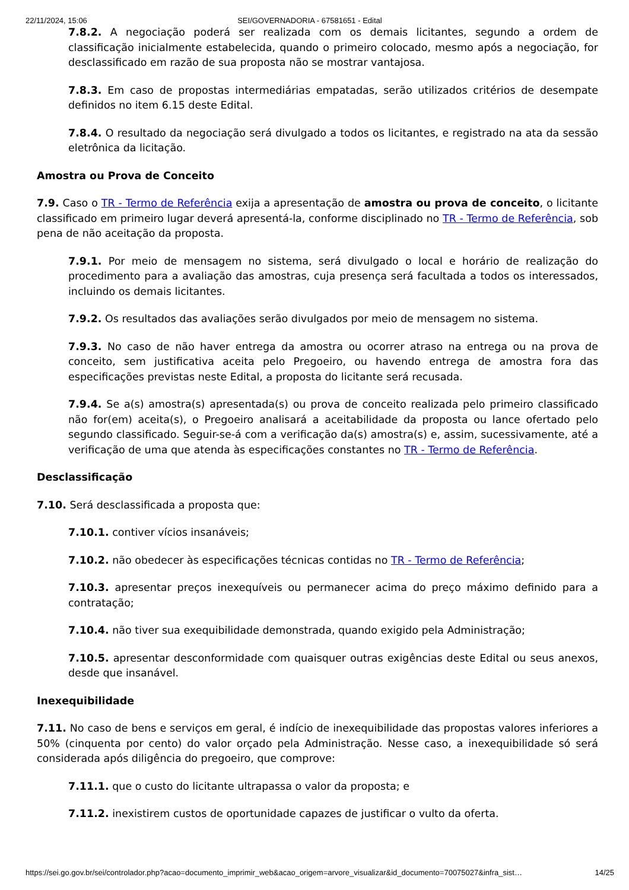22/11/2024, 15:06 SEI/GOVERNADORIA - 67581651 - Edital
7.8.2. A negociação poderá ser realizada com os demais licitantes, segundo a ordem de classificação inicialmente estabelecida, quando o primeiro colocado, mesmo após a negociação, for desclassificado em razão de sua proposta não se mostrar vantajosa.
7.8.3. Em caso de propostas intermediárias empatadas, serão utilizados critérios de desempate definidos no item 6.15 deste Edital.
7.8.4. O resultado da negociação será divulgado a todos os licitantes, e registrado na ata da sessão eletrônica da licitação.
Amostra ou Prova de Conceito
7.9. Caso o TR - Termo de Referência exija a apresentação de amostra ou prova de conceito, o licitante classificado em primeiro lugar deverá apresentá-la, conforme disciplinado no TR - Termo de Referência, sob pena de não aceitação da proposta.
7.9.1. Por meio de mensagem no sistema, será divulgado o local e horário de realização do procedimento para a avaliação das amostras, cuja presença será facultada a todos os interessados, incluindo os demais licitantes.
7.9.2. Os resultados das avaliações serão divulgados por meio de mensagem no sistema.
7.9.3. No caso de não haver entrega da amostra ou ocorrer atraso na entrega ou na prova de conceito, sem justificativa aceita pelo Pregoeiro, ou havendo entrega de amostra fora das especificações previstas neste Edital, a proposta do licitante será recusada.
7.9.4. Se a(s) amostra(s) apresentada(s) ou prova de conceito realizada pelo primeiro classificado não for(em) aceita(s), o Pregoeiro analisará a aceitabilidade da proposta ou lance ofertado pelo segundo classificado. Seguir-se-á com a verificação da(s) amostra(s) e, assim, sucessivamente, até a verificação de uma que atenda às especificações constantes no TR - Termo de Referência.
Desclassificação
7.10. Será desclassificada a proposta que:
7.10.1. contiver vícios insanáveis;
7.10.2. não obedecer às especificações técnicas contidas no TR - Termo de Referência;
7.10.3. apresentar preços inexequíveis ou permanecer acima do preço máximo definido para a contratação;
7.10.4. não tiver sua exequibilidade demonstrada, quando exigido pela Administração;
7.10.5. apresentar desconformidade com quaisquer outras exigências deste Edital ou seus anexos, desde que insanável.
Inexequibilidade
7.11. No caso de bens e serviços em geral, é indício de inexequibilidade das propostas valores inferiores a 50% (cinquenta por cento) do valor orçado pela Administração. Nesse caso, a inexequibilidade só será considerada após diligência do pregoeiro, que comprove:
7.11.1. que o custo do licitante ultrapassa o valor da proposta; e
7.11.2. inexistirem custos de oportunidade capazes de justificar o vulto da oferta.
https://sei.go.gov.br/sei/controlador.php?acao=documento_imprimir_web&acao_origem=arvore_visualizar&id_documento=70075027&infra_sist… 14/25